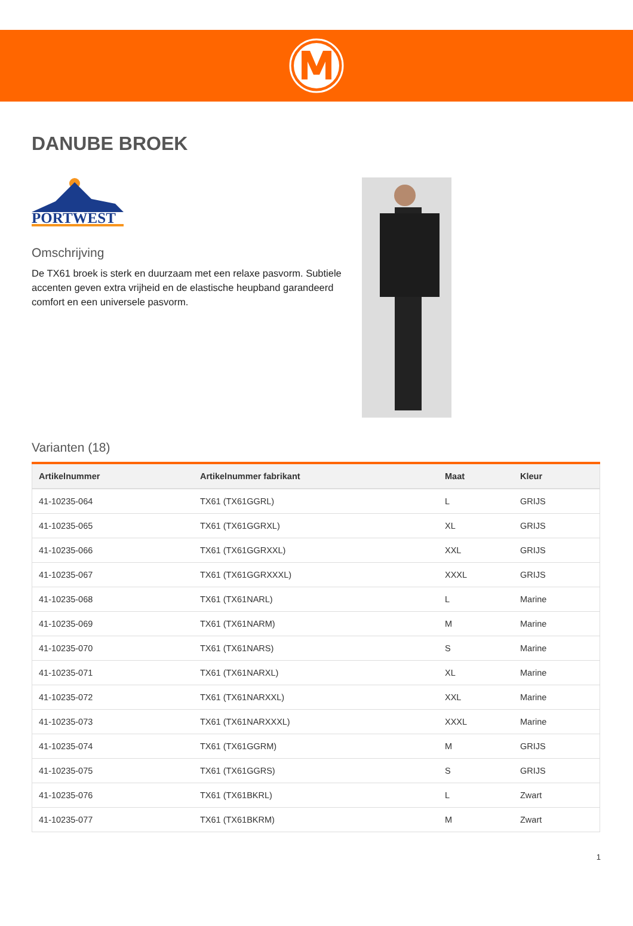DANUBE BROEK
PORTWEST
Omschrijving
De TX61 broek is sterk en duurzaam met een relaxe pasvorm. Subtiele accenten geven extra vrijheid en de elastische heupband garandeerd comfort en een universele pasvorm.
Varianten (18)
| Artikelnummer | Artikelnummer fabrikant | Maat | Kleur |
| --- | --- | --- | --- |
| 41-10235-064 | TX61 (TX61GGRL) | L | GRIJS |
| 41-10235-065 | TX61 (TX61GGRXL) | XL | GRIJS |
| 41-10235-066 | TX61 (TX61GGRXXL) | XXL | GRIJS |
| 41-10235-067 | TX61 (TX61GGRXXXL) | XXXL | GRIJS |
| 41-10235-068 | TX61 (TX61NARL) | L | Marine |
| 41-10235-069 | TX61 (TX61NARM) | M | Marine |
| 41-10235-070 | TX61 (TX61NARS) | S | Marine |
| 41-10235-071 | TX61 (TX61NARXL) | XL | Marine |
| 41-10235-072 | TX61 (TX61NARXXL) | XXL | Marine |
| 41-10235-073 | TX61 (TX61NARXXXL) | XXXL | Marine |
| 41-10235-074 | TX61 (TX61GGRM) | M | GRIJS |
| 41-10235-075 | TX61 (TX61GGRS) | S | GRIJS |
| 41-10235-076 | TX61 (TX61BKRL) | L | Zwart |
| 41-10235-077 | TX61 (TX61BKRM) | M | Zwart |
1